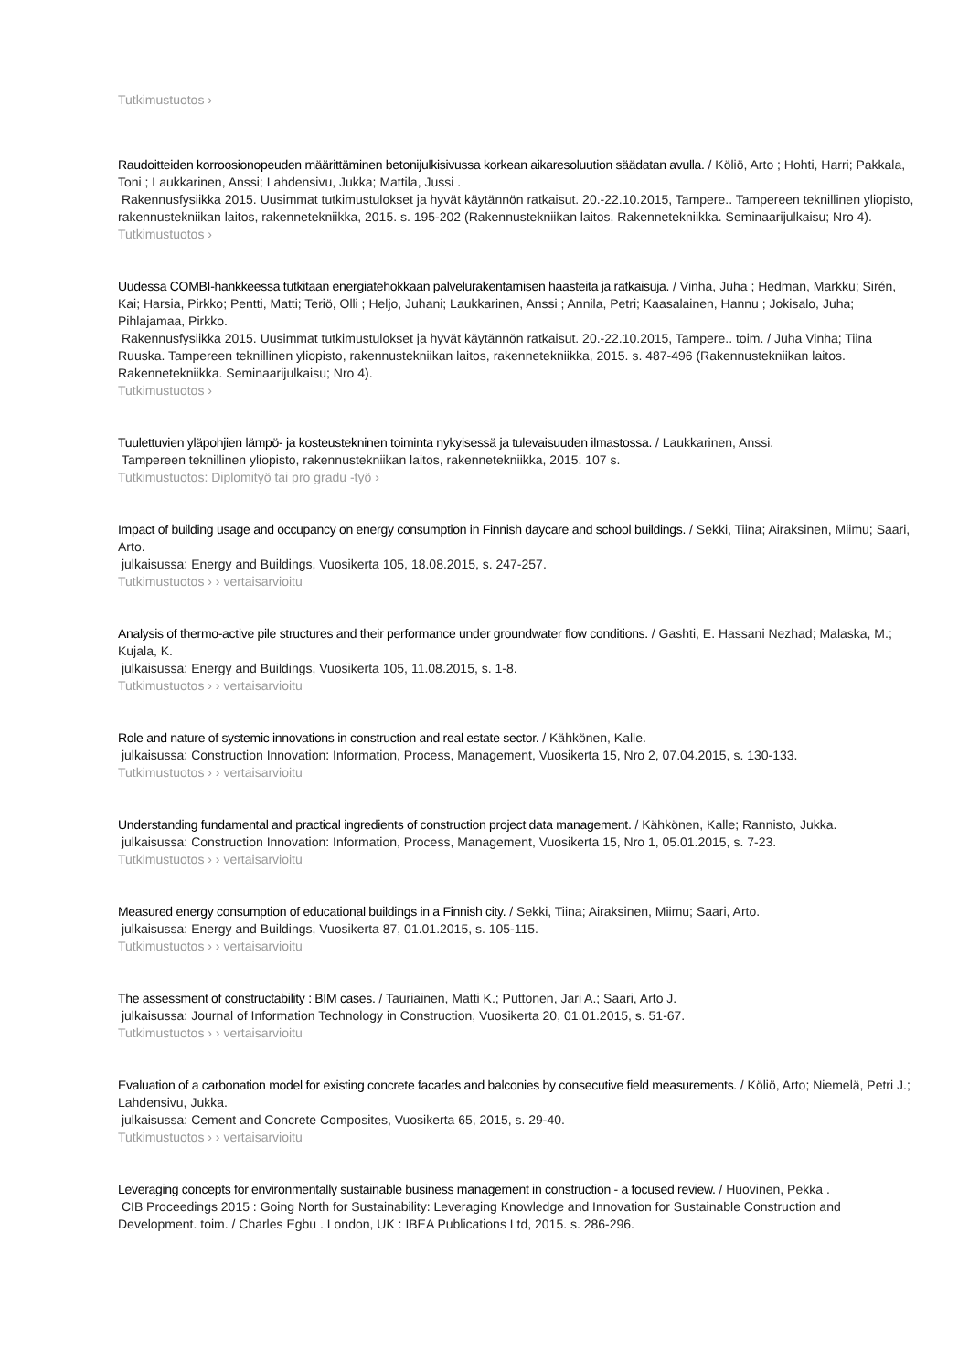Tutkimustuotos ›
Raudoitteiden korroosionopeuden määrittäminen betonijulkisivussa korkean aikaresoluution säädatan avulla. / Köliö, Arto ; Hohti, Harri; Pakkala, Toni ; Laukkarinen, Anssi; Lahdensivu, Jukka; Mattila, Jussi .
Rakennusfysiikka 2015. Uusimmat tutkimustulokset ja hyvät käytännön ratkaisut. 20.-22.10.2015, Tampere.. Tampereen teknillinen yliopisto, rakennustekniikan laitos, rakennetekniikka, 2015. s. 195-202 (Rakennustekniikan laitos. Rakennetekniikka. Seminaarijulkaisu; Nro 4).
Tutkimustuotos ›
Uudessa COMBI-hankkeessa tutkitaan energiatehokkaan palvelurakentamisen haasteita ja ratkaisuja. / Vinha, Juha ; Hedman, Markku; Sirén, Kai; Harsia, Pirkko; Pentti, Matti; Teriö, Olli ; Heljo, Juhani; Laukkarinen, Anssi ; Annila, Petri; Kaasalainen, Hannu ; Jokisalo, Juha; Pihlajamaa, Pirkko.
Rakennusfysiikka 2015. Uusimmat tutkimustulokset ja hyvät käytännön ratkaisut. 20.-22.10.2015, Tampere.. toim. / Juha Vinha; Tiina Ruuska. Tampereen teknillinen yliopisto, rakennustekniikan laitos, rakennetekniikka, 2015. s. 487-496 (Rakennustekniikan laitos. Rakennetekniikka. Seminaarijulkaisu; Nro 4).
Tutkimustuotos ›
Tuulettuvien yläpohjien lämpö- ja kosteustekninen toiminta nykyisessä ja tulevaisuuden ilmastossa. / Laukkarinen, Anssi.
Tampereen teknillinen yliopisto, rakennustekniikan laitos, rakennetekniikka, 2015. 107 s.
Tutkimustuotos: Diplomityö tai pro gradu -työ ›
Impact of building usage and occupancy on energy consumption in Finnish daycare and school buildings. / Sekki, Tiina; Airaksinen, Miimu; Saari, Arto.
julkaisussa: Energy and Buildings, Vuosikerta 105, 18.08.2015, s. 247-257.
Tutkimustuotos › › vertaisarvioitu
Analysis of thermo-active pile structures and their performance under groundwater flow conditions. / Gashti, E. Hassani Nezhad; Malaska, M.; Kujala, K.
julkaisussa: Energy and Buildings, Vuosikerta 105, 11.08.2015, s. 1-8.
Tutkimustuotos › › vertaisarvioitu
Role and nature of systemic innovations in construction and real estate sector. / Kähkönen, Kalle.
julkaisussa: Construction Innovation: Information, Process, Management, Vuosikerta 15, Nro 2, 07.04.2015, s. 130-133.
Tutkimustuotos › › vertaisarvioitu
Understanding fundamental and practical ingredients of construction project data management. / Kähkönen, Kalle; Rannisto, Jukka.
julkaisussa: Construction Innovation: Information, Process, Management, Vuosikerta 15, Nro 1, 05.01.2015, s. 7-23.
Tutkimustuotos › › vertaisarvioitu
Measured energy consumption of educational buildings in a Finnish city. / Sekki, Tiina; Airaksinen, Miimu; Saari, Arto.
julkaisussa: Energy and Buildings, Vuosikerta 87, 01.01.2015, s. 105-115.
Tutkimustuotos › › vertaisarvioitu
The assessment of constructability : BIM cases. / Tauriainen, Matti K.; Puttonen, Jari A.; Saari, Arto J.
julkaisussa: Journal of Information Technology in Construction, Vuosikerta 20, 01.01.2015, s. 51-67.
Tutkimustuotos › › vertaisarvioitu
Evaluation of a carbonation model for existing concrete facades and balconies by consecutive field measurements. / Köliö, Arto; Niemelä, Petri J.; Lahdensivu, Jukka.
julkaisussa: Cement and Concrete Composites, Vuosikerta 65, 2015, s. 29-40.
Tutkimustuotos › › vertaisarvioitu
Leveraging concepts for environmentally sustainable business management in construction - a focused review. / Huovinen, Pekka .
CIB Proceedings 2015 : Going North for Sustainability: Leveraging Knowledge and Innovation for Sustainable Construction and Development. toim. / Charles Egbu . London, UK : IBEA Publications Ltd, 2015. s. 286-296.